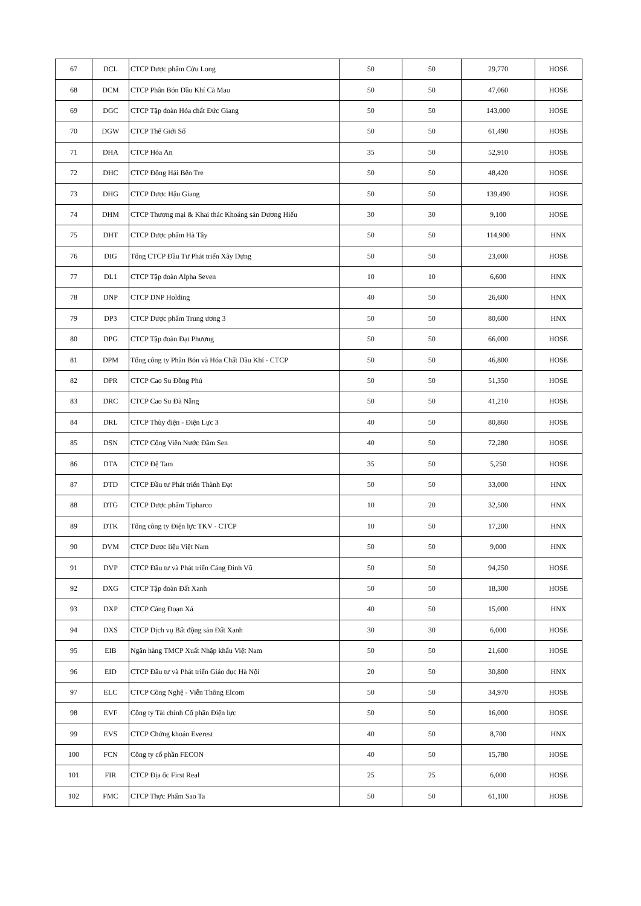| 67 | DCL | CTCP Dược phẩm Cửu Long | 50 | 50 | 29,770 | HOSE |
| 68 | DCM | CTCP Phân Bón Dầu Khí Cà Mau | 50 | 50 | 47,060 | HOSE |
| 69 | DGC | CTCP Tập đoàn Hóa chất Đức Giang | 50 | 50 | 143,000 | HOSE |
| 70 | DGW | CTCP Thế Giới Số | 50 | 50 | 61,490 | HOSE |
| 71 | DHA | CTCP Hóa An | 35 | 50 | 52,910 | HOSE |
| 72 | DHC | CTCP Đông Hải Bến Tre | 50 | 50 | 48,420 | HOSE |
| 73 | DHG | CTCP Dược Hậu Giang | 50 | 50 | 139,490 | HOSE |
| 74 | DHM | CTCP Thương mại & Khai thác Khoáng sản Dương Hiếu | 30 | 30 | 9,100 | HOSE |
| 75 | DHT | CTCP Dược phẩm Hà Tây | 50 | 50 | 114,900 | HNX |
| 76 | DIG | Tổng CTCP Đầu Tư Phát triển Xây Dựng | 50 | 50 | 23,000 | HOSE |
| 77 | DL1 | CTCP Tập đoàn Alpha Seven | 10 | 10 | 6,600 | HNX |
| 78 | DNP | CTCP DNP Holding | 40 | 50 | 26,600 | HNX |
| 79 | DP3 | CTCP Dược phẩm Trung ương 3 | 50 | 50 | 80,600 | HNX |
| 80 | DPG | CTCP Tập đoàn Đạt Phương | 50 | 50 | 66,000 | HOSE |
| 81 | DPM | Tổng công ty Phân Bón và Hóa Chất Dầu Khí - CTCP | 50 | 50 | 46,800 | HOSE |
| 82 | DPR | CTCP Cao Su Đồng Phú | 50 | 50 | 51,350 | HOSE |
| 83 | DRC | CTCP Cao Su Đà Nẵng | 50 | 50 | 41,210 | HOSE |
| 84 | DRL | CTCP Thủy điện - Điện Lực 3 | 40 | 50 | 80,860 | HOSE |
| 85 | DSN | CTCP Công Viên Nước Đầm Sen | 40 | 50 | 72,280 | HOSE |
| 86 | DTA | CTCP Đệ Tam | 35 | 50 | 5,250 | HOSE |
| 87 | DTD | CTCP Đầu tư Phát triển Thành Đạt | 50 | 50 | 33,000 | HNX |
| 88 | DTG | CTCP Dược phẩm Tipharco | 10 | 20 | 32,500 | HNX |
| 89 | DTK | Tổng công ty Điện lực TKV - CTCP | 10 | 50 | 17,200 | HNX |
| 90 | DVM | CTCP Dược liệu Việt Nam | 50 | 50 | 9,000 | HNX |
| 91 | DVP | CTCP Đầu tư và Phát triển Cảng Đình Vũ | 50 | 50 | 94,250 | HOSE |
| 92 | DXG | CTCP Tập đoàn Đất Xanh | 50 | 50 | 18,300 | HOSE |
| 93 | DXP | CTCP Cảng Đoạn Xá | 40 | 50 | 15,000 | HNX |
| 94 | DXS | CTCP Dịch vụ Bất động sản Đất Xanh | 30 | 30 | 6,000 | HOSE |
| 95 | EIB | Ngân hàng TMCP Xuất Nhập khẩu Việt Nam | 50 | 50 | 21,600 | HOSE |
| 96 | EID | CTCP Đầu tư và Phát triển Giáo dục Hà Nội | 20 | 50 | 30,800 | HNX |
| 97 | ELC | CTCP Công Nghệ - Viễn Thông Elcom | 50 | 50 | 34,970 | HOSE |
| 98 | EVF | Công ty Tài chính Cổ phần Điện lực | 50 | 50 | 16,000 | HOSE |
| 99 | EVS | CTCP Chứng khoán Everest | 40 | 50 | 8,700 | HNX |
| 100 | FCN | Công ty cổ phần FECON | 40 | 50 | 15,780 | HOSE |
| 101 | FIR | CTCP Địa ốc First Real | 25 | 25 | 6,000 | HOSE |
| 102 | FMC | CTCP Thực Phẩm Sao Ta | 50 | 50 | 61,100 | HOSE |